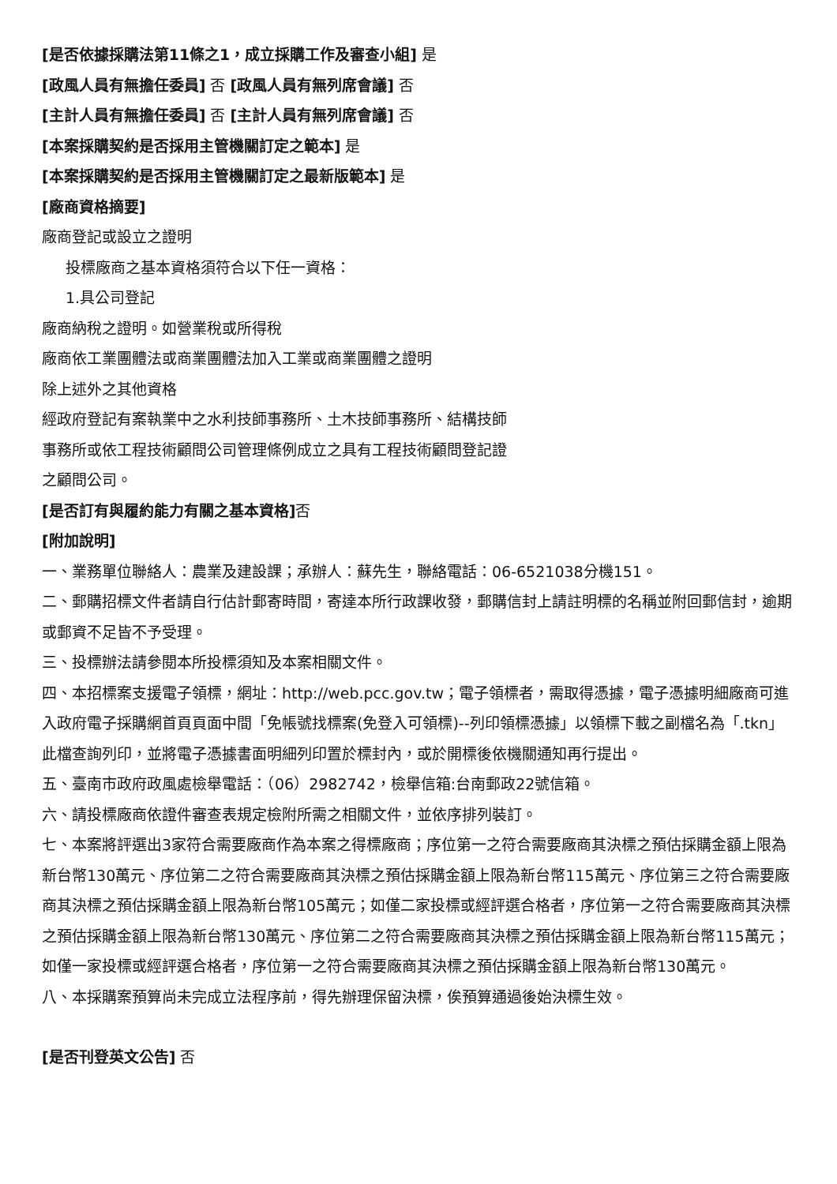[是否依據採購法第11條之1，成立採購工作及審查小組] 是
[政風人員有無擔任委員] 否 [政風人員有無列席會議] 否
[主計人員有無擔任委員] 否 [主計人員有無列席會議] 否
[本案採購契約是否採用主管機關訂定之範本] 是
[本案採購契約是否採用主管機關訂定之最新版範本] 是
[廠商資格摘要]
廠商登記或設立之證明
投標廠商之基本資格須符合以下任一資格：
1.具公司登記
廠商納稅之證明。如營業稅或所得稅
廠商依工業團體法或商業團體法加入工業或商業團體之證明
除上述外之其他資格
經政府登記有案執業中之水利技師事務所、土木技師事務所、結構技師
事務所或依工程技術顧問公司管理條例成立之具有工程技術顧問登記證
之顧問公司。
[是否訂有與履約能力有關之基本資格] 否
[附加說明]
一、業務單位聯絡人：農業及建設課；承辦人：蘇先生，聯絡電話：06-6521038分機151。
二、郵購招標文件者請自行估計郵寄時間，寄達本所行政課收發，郵購信封上請註明標的名稱並附回郵信封，逾期或郵資不足皆不予受理。
三、投標辦法請參閱本所投標須知及本案相關文件。
四、本招標案支援電子領標，網址：http://web.pcc.gov.tw；電子領標者，需取得憑據，電子憑據明細廠商可進入政府電子採購網首頁頁面中間「免帳號找標案(免登入可領標)--列印領標憑據」以領標下載之副檔名為「.tkn」此檔查詢列印，並將電子憑據書面明細列印置於標封內，或於開標後依機關通知再行提出。
五、臺南市政府政風處檢舉電話：（06）2982742，檢舉信箱:台南郵政22號信箱。
六、請投標廠商依證件審查表規定檢附所需之相關文件，並依序排列裝訂。
七、本案將評選出3家符合需要廠商作為本案之得標廠商；序位第一之符合需要廠商其決標之預估採購金額上限為新台幣130萬元、序位第二之符合需要廠商其決標之預估採購金額上限為新台幣115萬元、序位第三之符合需要廠商其決標之預估採購金額上限為新台幣105萬元；如僅二家投標或經評選合格者，序位第一之符合需要廠商其決標之預估採購金額上限為新台幣130萬元、序位第二之符合需要廠商其決標之預估採購金額上限為新台幣115萬元；如僅一家投標或經評選合格者，序位第一之符合需要廠商其決標之預估採購金額上限為新台幣130萬元。
八、本採購案預算尚未完成立法程序前，得先辦理保留決標，俟預算通過後始決標生效。
[是否刊登英文公告] 否